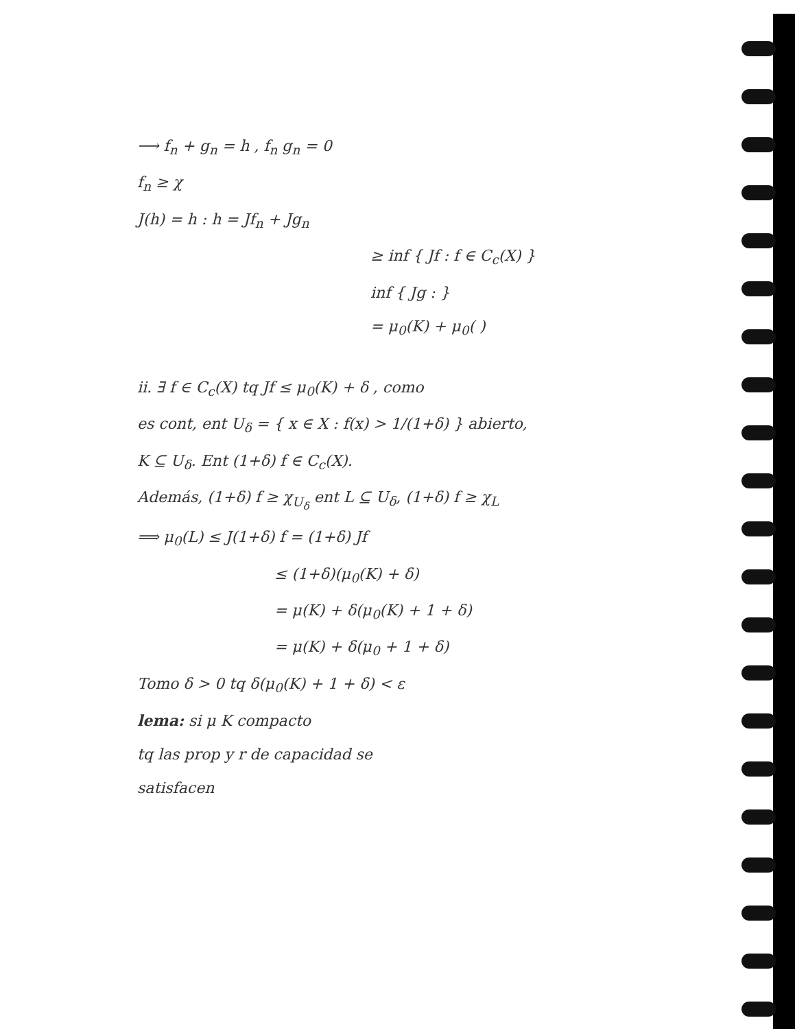⟶ f<sub>n</sub> + g<sub>n</sub> = h , f<sub>n</sub> g<sub>n</sub> = 0
f<sub>n</sub> ≥ χ
J(h) = h : h = Jf<sub>n</sub> + Jg<sub>n</sub>
≥ inf { Jf : f ∈ C<sub>c</sub>(X) }
inf { Jg : }
= μ<sub>0</sub>(K) + μ<sub>0</sub>( )
ii. ∃ f ∈ C<sub>c</sub>(X) tq Jf ≤ μ<sub>0</sub>(K) + δ , como
es cont, ent U<sub>δ</sub> = { x ∈ X : f(x) > 1/(1+δ) } abierto,
K ⊆ U<sub>δ</sub>. Ent (1+δ) f ∈ C<sub>c</sub>(X).
Además, (1+δ) f ≥ χ<sub>U<sub>δ</sub></sub> ent L ⊆ U<sub>δ</sub>, (1+δ) f ≥ χ<sub>L</sub>
⟹ μ<sub>0</sub>(L) ≤ J(1+δ) f = (1+δ) Jf
≤ (1+δ)(μ<sub>0</sub>(K) + δ)
= μ(K) + δ(μ<sub>0</sub>(K) + 1 + δ)
= μ(K) + δ(μ<sub>0</sub> + 1 + δ)
Tomo δ > 0 tq δ(μ<sub>0</sub>(K) + 1 + δ) < ε
lema: si μ K compacto
tq las prop y r de capacidad se
satisfacen